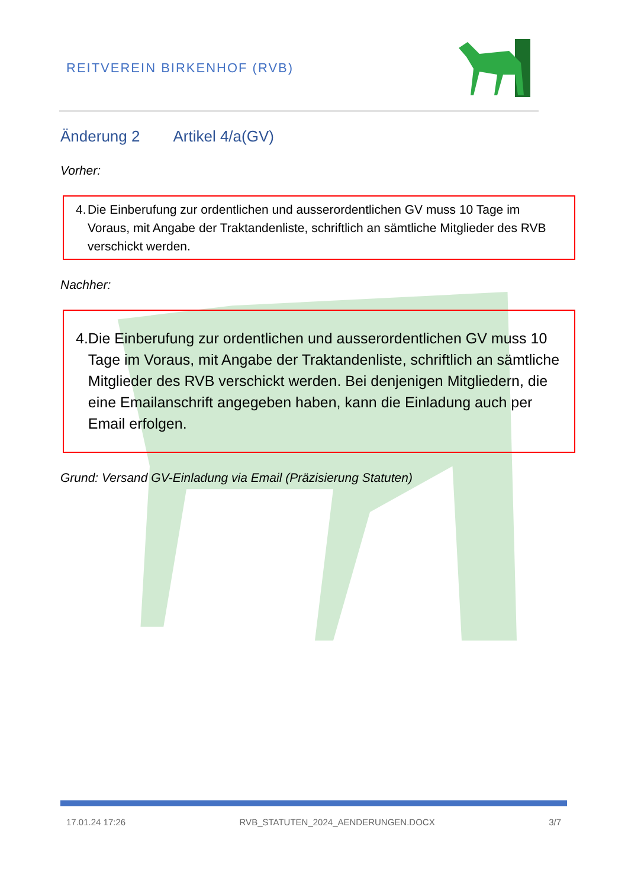REITVEREIN BIRKENHOF (RVB)
Änderung 2 Artikel 4/a(GV)
Vorher:
4. Die Einberufung zur ordentlichen und ausserordentlichen GV muss 10 Tage im Voraus, mit Angabe der Traktandenliste, schriftlich an sämtliche Mitglieder des RVB verschickt werden.
Nachher:
4. Die Einberufung zur ordentlichen und ausserordentlichen GV muss 10 Tage im Voraus, mit Angabe der Traktandenliste, schriftlich an sämtliche Mitglieder des RVB verschickt werden. Bei denjenigen Mitgliedern, die eine Emailanschrift angegeben haben, kann die Einladung auch per Email erfolgen.
Grund: Versand GV-Einladung via Email (Präzisierung Statuten)
17.01.24 17:26 RVB_STATUTEN_2024_AENDERUNGEN.DOCX 3/7